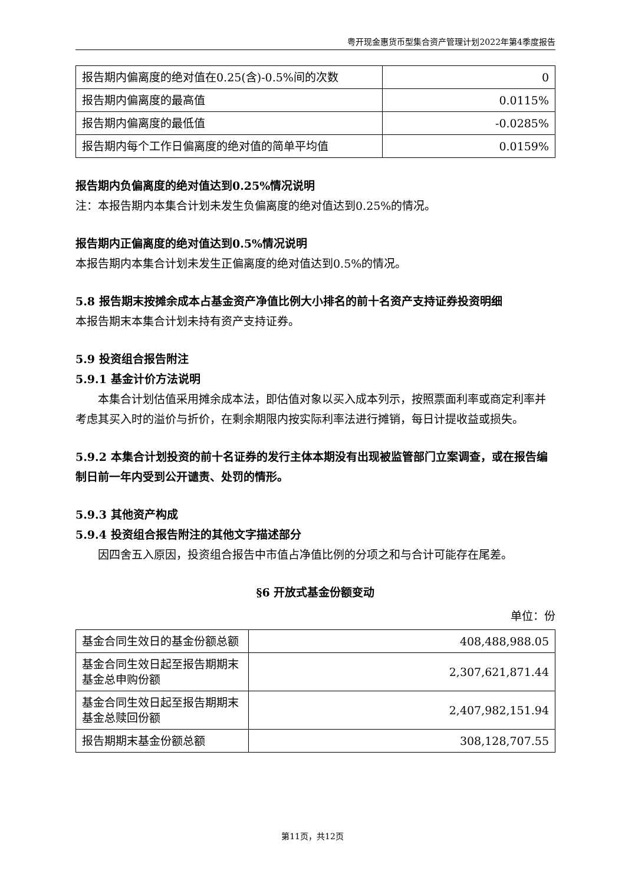粤开现金惠货币型集合资产管理计划2022年第4季度报告
| 报告期内偏离度的绝对值在0.25(含)-0.5%间的次数 | 0 |
| 报告期内偏离度的最高值 | 0.0115% |
| 报告期内偏离度的最低值 | -0.0285% |
| 报告期内每个工作日偏离度的绝对值的简单平均值 | 0.0159% |
报告期内负偏离度的绝对值达到0.25%情况说明
注：本报告期内本集合计划未发生负偏离度的绝对值达到0.25%的情况。
报告期内正偏离度的绝对值达到0.5%情况说明
本报告期内本集合计划未发生正偏离度的绝对值达到0.5%的情况。
5.8 报告期末按摊余成本占基金资产净值比例大小排名的前十名资产支持证券投资明细
本报告期末本集合计划未持有资产支持证券。
5.9 投资组合报告附注
5.9.1 基金计价方法说明
本集合计划估值采用摊余成本法，即估值对象以买入成本列示，按照票面利率或商定利率并考虑其买入时的溢价与折价，在剩余期限内按实际利率法进行摊销，每日计提收益或损失。
5.9.2 本集合计划投资的前十名证券的发行主体本期没有出现被监管部门立案调查，或在报告编制日前一年内受到公开谴责、处罚的情形。
5.9.3 其他资产构成
5.9.4 投资组合报告附注的其他文字描述部分
因四舍五入原因，投资组合报告中市值占净值比例的分项之和与合计可能存在尾差。
§6 开放式基金份额变动
单位：份
| 基金合同生效日的基金份额总额 | 408,488,988.05 |
| 基金合同生效日起至报告期期末基金总申购份额 | 2,307,621,871.44 |
| 基金合同生效日起至报告期期末基金总赎回份额 | 2,407,982,151.94 |
| 报告期期末基金份额总额 | 308,128,707.55 |
第11页，共12页